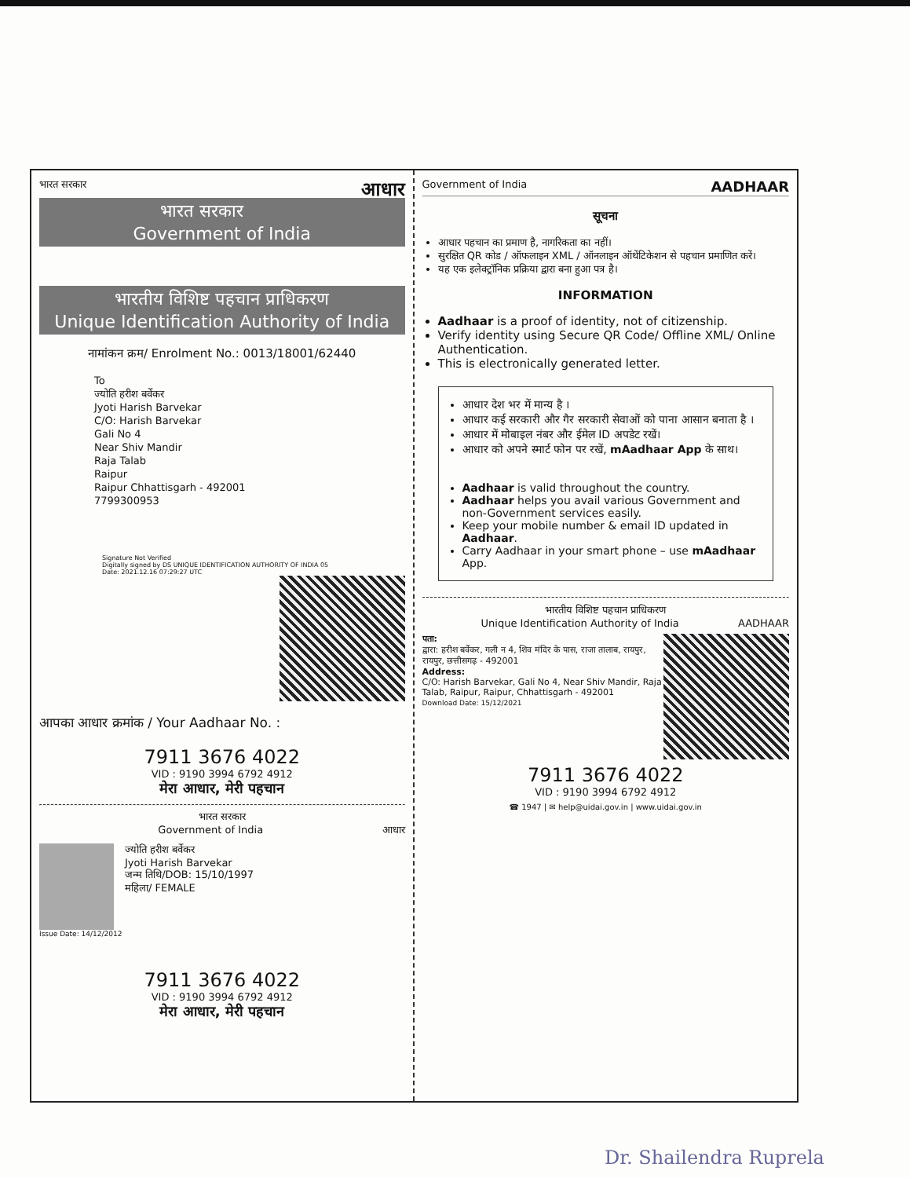भारत सरकार आधार
भारत सरकार
Government of India
भारतीय विशिष्ट पहचान प्राधिकरण
Unique Identification Authority of India
नामांकन क्रम/ Enrolment No.: 0013/18001/62440
To
ज्योति हरीश बर्वेकर
Jyoti Harish Barvekar
C/O: Harish Barvekar
Gali No 4
Near Shiv Mandir
Raja Talab
Raipur
Raipur Chhattisgarh - 492001
7799300953
Signature Not Verified
Digitally signed by DS UNIQUE IDENTIFICATION AUTHORITY OF INDIA 05
Date: 2021.12.16 07:29:27 UTC
आपका आधार क्रमांक / Your Aadhaar No. :
7911 3676 4022
VID : 9190 3994 6792 4912
मेरा आधार, मेरी पहचान
भारत सरकार
Government of India आधार
ज्योति हरीश बर्वेकर
Jyoti Harish Barvekar
जन्म तिथि/DOB: 15/10/1997
महिला/ FEMALE
Issue Date: 14/12/2012
7911 3676 4022
VID : 9190 3994 6792 4912
मेरा आधार, मेरी पहचान
Government of India AADHAAR
सूचना
आधार पहचान का प्रमाण है, नागरिकता का नहीं।
सुरक्षित QR कोड / ऑफलाइन XML / ऑनलाइन ऑथेंटिकेशन से पहचान प्रमाणित करें।
यह एक इलेक्ट्रॉनिक प्रक्रिया द्वारा बना हुआ पत्र है।
INFORMATION
Aadhaar is a proof of identity, not of citizenship.
Verify identity using Secure QR Code/ Offline XML/ Online Authentication.
This is electronically generated letter.
आधार देश भर में मान्य है ।
आधार कई सरकारी और गैर सरकारी सेवाओं को पाना आसान बनाता है ।
आधार में मोबाइल नंबर और ईमेल ID अपडेट रखें।
आधार को अपने स्मार्ट फोन पर रखें, mAadhaar App के साथ।
Aadhaar is valid throughout the country.
Aadhaar helps you avail various Government and non-Government services easily.
Keep your mobile number & email ID updated in Aadhaar.
Carry Aadhaar in your smart phone – use mAadhaar App.
भारतीय विशिष्ट पहचान प्राधिकरण
Unique Identification Authority of India AADHAAR
पता:
द्वारा: हरीश बर्वेकर, गली न 4, शिव मंदिर के पास, राजा तालाब, रायपुर, रायपुर, छत्तीसगढ़ - 492001
Address:
C/O: Harish Barvekar, Gali No 4, Near Shiv Mandir, Raja Talab, Raipur, Raipur, Chhattisgarh - 492001
Download Date: 15/12/2021
7911 3676 4022
VID : 9190 3994 6792 4912
☎ 1947 | ✉ help@uidai.gov.in | www.uidai.gov.in
Dr. Shailendra Ruprela